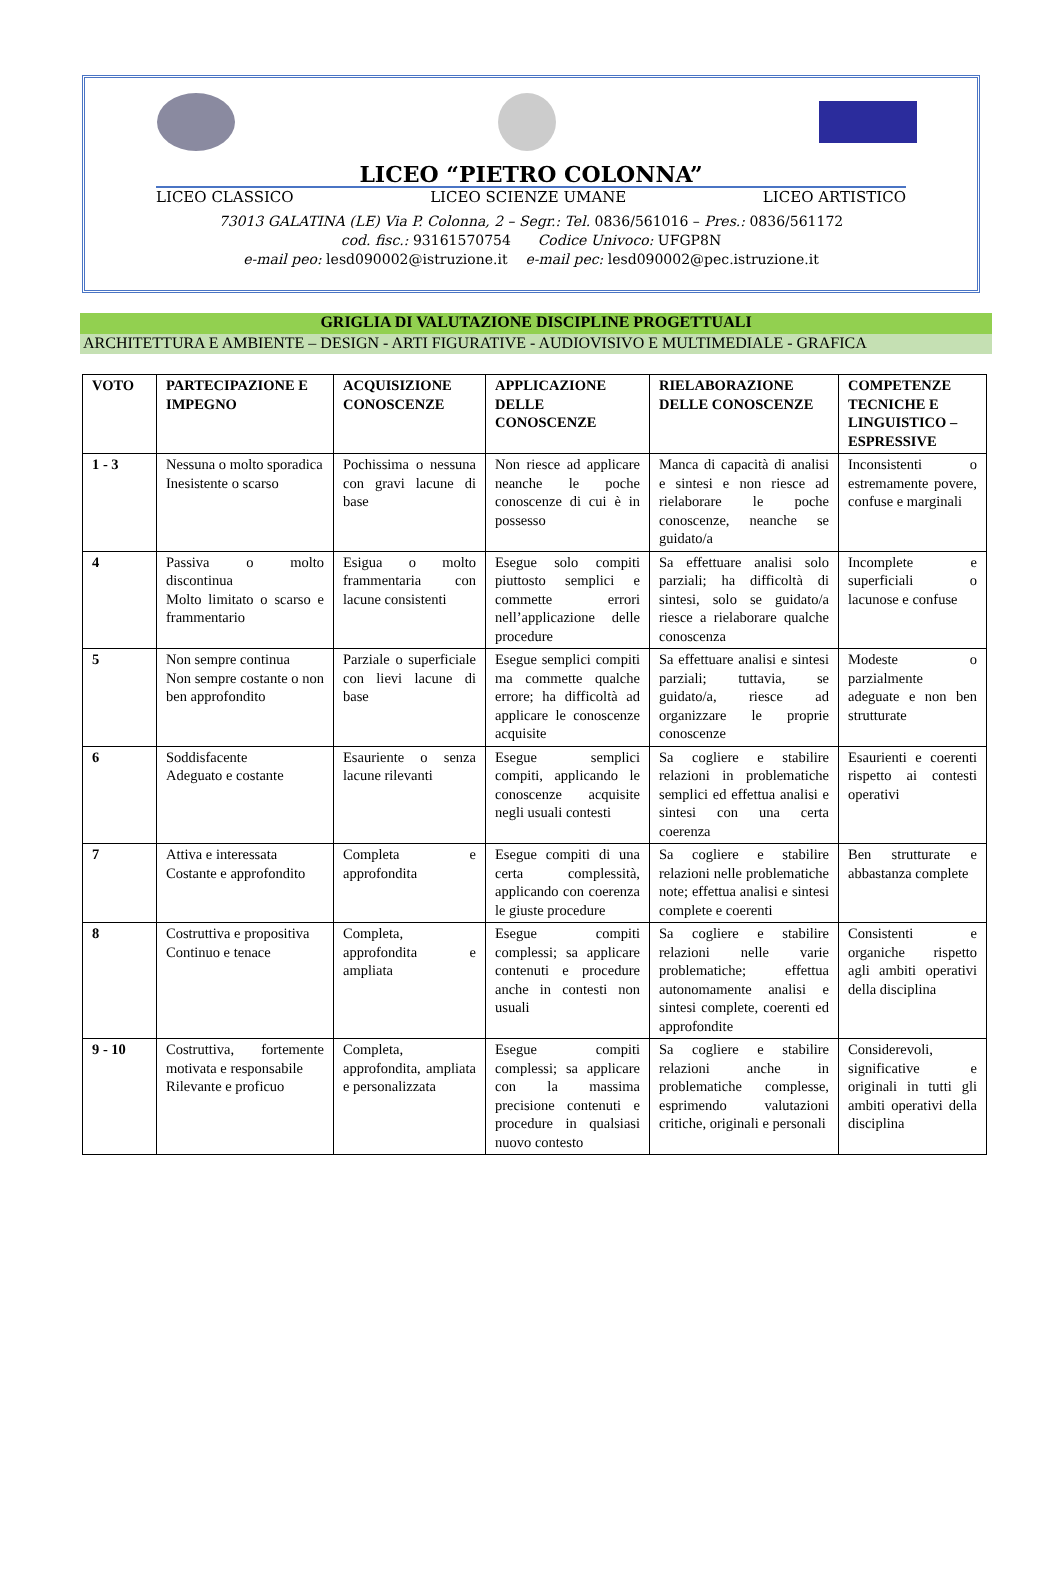LICEO “PIETRO COLONNA”
LICEO CLASSICO LICEO SCIENZE UMANE LICEO ARTISTICO
73013 GALATINA (LE) Via P. Colonna, 2 – Segr.: Tel. 0836/561016 – Pres.: 0836/561172
cod. fisc.: 93161570754 Codice Univoco: UFGP8N
e-mail peo: lesd090002@istruzione.it e-mail pec: lesd090002@pec.istruzione.it
GRIGLIA DI VALUTAZIONE DISCIPLINE PROGETTUALI
ARCHITETTURA E AMBIENTE – DESIGN - ARTI FIGURATIVE - AUDIOVISIVO E MULTIMEDIALE - GRAFICA
| VOTO | PARTECIPAZIONE E IMPEGNO | ACQUISIZIONE CONOSCENZE | APPLICAZIONE DELLE CONOSCENZE | RIELABORAZIONE DELLE CONOSCENZE | COMPETENZE TECNICHE E LINGUISTICO – ESPRESSIVE |
| --- | --- | --- | --- | --- | --- |
| 1 - 3 | Nessuna o molto sporadica Inesistente o scarso | Pochissima o nessuna con gravi lacune di base | Non riesce ad applicare neanche le poche conoscenze di cui è in possesso | Manca di capacità di analisi e sintesi e non riesce ad rielaborare le poche conoscenze, neanche se guidato/a | Inconsistenti o estremamente povere, confuse e marginali |
| 4 | Passiva o molto discontinua Molto limitato o scarso e frammentario | Esigua o molto frammentaria con lacune consistenti | Esegue solo compiti piuttosto semplici e commette errori nell’applicazione delle procedure | Sa effettuare analisi solo parziali; ha difficoltà di sintesi, solo se guidato/a riesce a rielaborare qualche conoscenza | Incomplete e superficiali o lacunose e confuse |
| 5 | Non sempre continua Non sempre costante o non ben approfondito | Parziale o superficiale con lievi lacune di base | Esegue semplici compiti ma commette qualche errore; ha difficoltà ad applicare le conoscenze acquisite | Sa effettuare analisi e sintesi parziali; tuttavia, se guidato/a, riesce ad organizzare le proprie conoscenze | Modeste o parzialmente adeguate e non ben strutturate |
| 6 | Soddisfacente Adeguato e costante | Esauriente o senza lacune rilevanti | Esegue semplici compiti, applicando le conoscenze acquisite negli usuali contesti | Sa cogliere e stabilire relazioni in problematiche semplici ed effettua analisi e sintesi con una certa coerenza | Esaurienti e coerenti rispetto ai contesti operativi |
| 7 | Attiva e interessata Costante e approfondito | Completa e approfondita | Esegue compiti di una certa complessità, applicando con coerenza le giuste procedure | Sa cogliere e stabilire relazioni nelle problematiche note; effettua analisi e sintesi complete e coerenti | Ben strutturate e abbastanza complete |
| 8 | Costruttiva e propositiva Continuo e tenace | Completa, approfondita e ampliata | Esegue compiti complessi; sa applicare contenuti e procedure anche in contesti non usuali | Sa cogliere e stabilire relazioni nelle varie problematiche; effettua autonomamente analisi e sintesi complete, coerenti ed approfondite | Consistenti e organiche rispetto agli ambiti operativi della disciplina |
| 9 - 10 | Costruttiva, fortemente motivata e responsabile Rilevante e proficuo | Completa, approfondita, ampliata e personalizzata | Esegue compiti complessi; sa applicare con la massima precisione contenuti e procedure in qualsiasi nuovo contesto | Sa cogliere e stabilire relazioni anche in problematiche complesse, esprimendo valutazioni critiche, originali e personali | Considerevoli, significative e originali in tutti gli ambiti operativi della disciplina |